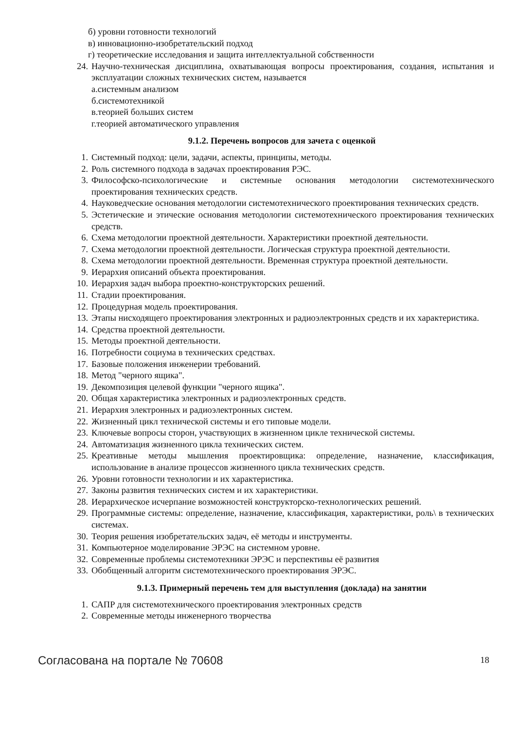б) уровни готовности технологий
в) инновационно-изобретательский подход
г) теоретические исследования и защита интеллектуальной собственности
24. Научно-техническая дисциплина, охватывающая вопросы проектирования, создания, испытания и эксплуатации сложных технических систем, называется
а.системным анализом
б.системотехникой
в.теорией больших систем
г.теорией автоматического управления
9.1.2. Перечень вопросов для зачета с оценкой
1. Системный подход: цели, задачи, аспекты, принципы, методы.
2. Роль системного подхода в задачах проектирования РЭС.
3. Философско-психологические и системные основания методологии системотехнического проектирования технических средств.
4. Науковедческие основания методологии системотехнического проектирования технических средств.
5. Эстетические и этические основания методологии системотехнического проектирования технических средств.
6. Схема методологии проектной деятельности. Характеристики проектной деятельности.
7. Схема методологии проектной деятельности. Логическая структура проектной деятельности.
8. Схема методологии проектной деятельности. Временная структура проектной деятельности.
9. Иерархия описаний объекта проектирования.
10. Иерархия задач выбора проектно-конструкторских решений.
11. Стадии проектирования.
12. Процедурная модель проектирования.
13. Этапы нисходящего проектирования электронных и радиоэлектронных средств и их характеристика.
14. Средства проектной деятельности.
15. Методы проектной деятельности.
16. Потребности социума в технических средствах.
17. Базовые положения инженерии требований.
18. Метод "черного ящика".
19. Декомпозиция целевой функции "черного ящика".
20. Общая характеристика электронных и радиоэлектронных средств.
21. Иерархия электронных и радиоэлектронных систем.
22. Жизненный цикл технической системы и его типовые модели.
23. Ключевые вопросы сторон, участвующих в жизненном цикле технической системы.
24. Автоматизация жизненного цикла технических систем.
25. Креативные методы мышления проектировщика: определение, назначение, классификация, использование в анализе процессов жизненного цикла технических средств.
26. Уровни готовности технологии и их характеристика.
27. Законы развития технических систем и их характеристики.
28. Иерархическое исчерпание возможностей конструкторско-технологических решений.
29. Программные системы: определение, назначение, классификация, характеристики, роль\ в технических системах.
30. Теория решения изобретательских задач, её методы и инструменты.
31. Компьютерное моделирование ЭРЭС на системном уровне.
32. Современные проблемы системотехники ЭРЭС и перспективы её развития
33. Обобщенный алгоритм системотехнического проектирования ЭРЭС.
9.1.3. Примерный перечень тем для выступления (доклада) на занятии
1. САПР для системотехнического проектирования электронных средств
2. Современные методы инженерного творчества
Согласована на портале № 70608 18